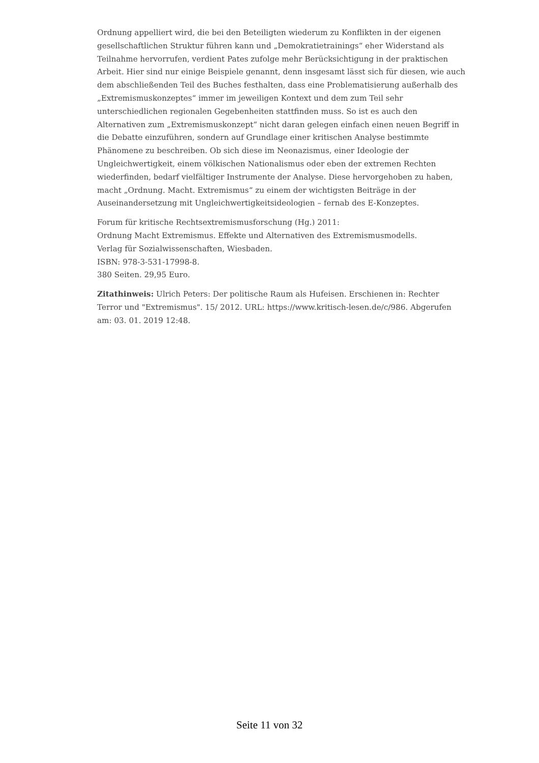Ordnung appelliert wird, die bei den Beteiligten wiederum zu Konflikten in der eigenen gesellschaftlichen Struktur führen kann und „Demokratietrainings“ eher Widerstand als Teilnahme hervorrufen, verdient Pates zufolge mehr Berücksichtigung in der praktischen Arbeit. Hier sind nur einige Beispiele genannt, denn insgesamt lässt sich für diesen, wie auch dem abschließenden Teil des Buches festhalten, dass eine Problematisierung außerhalb des „Extremismuskonzeptes“ immer im jeweiligen Kontext und dem zum Teil sehr unterschiedlichen regionalen Gegebenheiten stattfinden muss. So ist es auch den Alternativen zum „Extremismuskonzept“ nicht daran gelegen einfach einen neuen Begriff in die Debatte einzuführen, sondern auf Grundlage einer kritischen Analyse bestimmte Phänomene zu beschreiben. Ob sich diese im Neonazismus, einer Ideologie der Ungleichwertigkeit, einem völkischen Nationalismus oder eben der extremen Rechten wiederfinden, bedarf vielfältiger Instrumente der Analyse. Diese hervorgehoben zu haben, macht „Ordnung. Macht. Extremismus“ zu einem der wichtigsten Beiträge in der Auseinandersetzung mit Ungleichwertigkeitsideologien – fernab des E-Konzeptes.
Forum für kritische Rechtsextremismusforschung (Hg.) 2011:
Ordnung Macht Extremismus. Effekte und Alternativen des Extremismusmodells.
Verlag für Sozialwissenschaften, Wiesbaden.
ISBN: 978-3-531-17998-8.
380 Seiten. 29,95 Euro.
Zitathinweis: Ulrich Peters: Der politische Raum als Hufeisen. Erschienen in: Rechter Terror und "Extremismus". 15/ 2012. URL: https://www.kritisch-lesen.de/c/986. Abgerufen am: 03. 01. 2019 12:48.
Seite 11 von 32